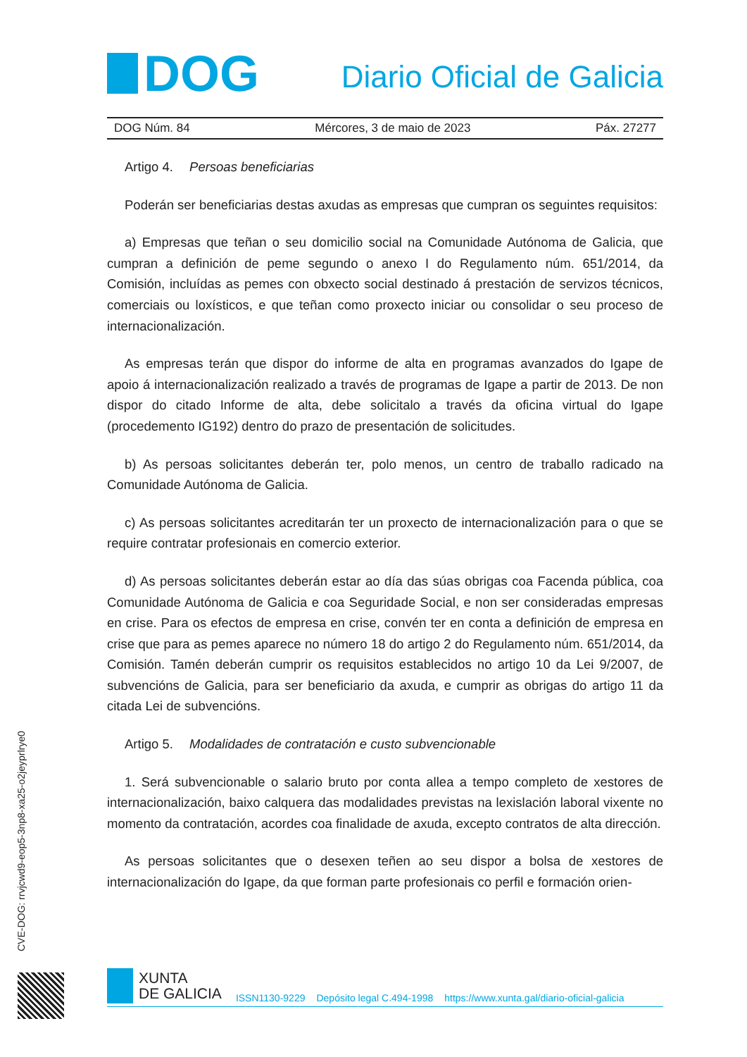DOG
Diario Oficial de Galicia
DOG Núm. 84 Mércores, 3 de maio de 2023 Páx. 27277
Artigo 4. Persoas beneficiarias
Poderán ser beneficiarias destas axudas as empresas que cumpran os seguintes requisitos:
a) Empresas que teñan o seu domicilio social na Comunidade Autónoma de Galicia, que cumpran a definición de peme segundo o anexo I do Regulamento núm. 651/2014, da Comisión, incluídas as pemes con obxecto social destinado á prestación de servizos técnicos, comerciais ou loxísticos, e que teñan como proxecto iniciar ou consolidar o seu proceso de internacionalización.
As empresas terán que dispor do informe de alta en programas avanzados do Igape de apoio á internacionalización realizado a través de programas de Igape a partir de 2013. De non dispor do citado Informe de alta, debe solicitalo a través da oficina virtual do Igape (procedemento IG192) dentro do prazo de presentación de solicitudes.
b) As persoas solicitantes deberán ter, polo menos, un centro de traballo radicado na Comunidade Autónoma de Galicia.
c) As persoas solicitantes acreditarán ter un proxecto de internacionalización para o que se require contratar profesionais en comercio exterior.
d) As persoas solicitantes deberán estar ao día das súas obrigas coa Facenda pública, coa Comunidade Autónoma de Galicia e coa Seguridade Social, e non ser consideradas empresas en crise. Para os efectos de empresa en crise, convén ter en conta a definición de empresa en crise que para as pemes aparece no número 18 do artigo 2 do Regulamento núm. 651/2014, da Comisión. Tamén deberán cumprir os requisitos establecidos no artigo 10 da Lei 9/2007, de subvencións de Galicia, para ser beneficiario da axuda, e cumprir as obrigas do artigo 11 da citada Lei de subvencións.
Artigo 5. Modalidades de contratación e custo subvencionable
1. Será subvencionable o salario bruto por conta allea a tempo completo de xestores de internacionalización, baixo calquera das modalidades previstas na lexislación laboral vixente no momento da contratación, acordes coa finalidade de axuda, excepto contratos de alta dirección.
As persoas solicitantes que o desexen teñen ao seu dispor a bolsa de xestores de internacionalización do Igape, da que forman parte profesionais co perfil e formación orien-
CVE-DOG: rrvjcwd9-eop5-3np8-xa25-o2jeyprlrye0
XUNTA
DE GALICIA
ISSN1130-9229 Depósito legal C.494-1998 https://www.xunta.gal/diario-oficial-galicia